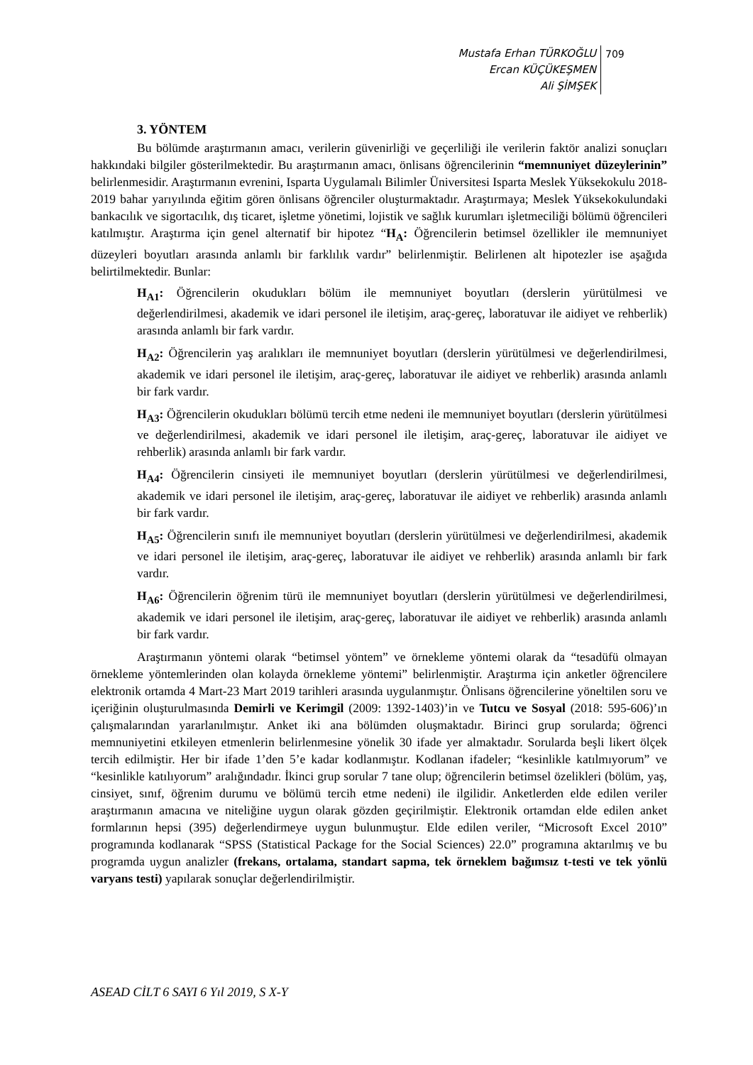Mustafa Erhan TÜRKOĞLU
Ercan KÜÇÜKEŞMEN
Ali ŞİMŞEK
709
3. YÖNTEM
Bu bölümde araştırmanın amacı, verilerin güvenirliği ve geçerliliği ile verilerin faktör analizi sonuçları hakkındaki bilgiler gösterilmektedir. Bu araştırmanın amacı, önlisans öğrencilerinin “memnuniyet düzeylerinin” belirlenmesidir. Araştırmanın evrenini, Isparta Uygulamalı Bilimler Üniversitesi Isparta Meslek Yüksekokulu 2018-2019 bahar yarıyılında eğitim gören önlisans öğrenciler oluşturmaktadır. Araştırmaya; Meslek Yüksekokulundaki bankacılık ve sigortacılık, dış ticaret, işletme yönetimi, lojistik ve sağlık kurumları işletmeciliği bölümü öğrencileri katılmıştır. Araştırma için genel alternatif bir hipotez “H<sub>A</sub>: Öğrencilerin betimsel özellikler ile memnuniyet düzeyleri boyutları arasında anlamlı bir farklılık vardır” belirlenmiştir. Belirlenen alt hipotezler ise aşağıda belirtilmektedir. Bunlar:
H<sub>A1</sub>: Öğrencilerin okudukları bölüm ile memnuniyet boyutları (derslerin yürütülmesi ve değerlendirilmesi, akademik ve idari personel ile iletişim, araç-gereç, laboratuvar ile aidiyet ve rehberlik) arasında anlamlı bir fark vardır.
H<sub>A2</sub>: Öğrencilerin yaş aralıkları ile memnuniyet boyutları (derslerin yürütülmesi ve değerlendirilmesi, akademik ve idari personel ile iletişim, araç-gereç, laboratuvar ile aidiyet ve rehberlik) arasında anlamlı bir fark vardır.
H<sub>A3</sub>: Öğrencilerin okudukları bölümü tercih etme nedeni ile memnuniyet boyutları (derslerin yürütülmesi ve değerlendirilmesi, akademik ve idari personel ile iletişim, araç-gereç, laboratuvar ile aidiyet ve rehberlik) arasında anlamlı bir fark vardır.
H<sub>A4</sub>: Öğrencilerin cinsiyeti ile memnuniyet boyutları (derslerin yürütülmesi ve değerlendirilmesi, akademik ve idari personel ile iletişim, araç-gereç, laboratuvar ile aidiyet ve rehberlik) arasında anlamlı bir fark vardır.
H<sub>A5</sub>: Öğrencilerin sınıfı ile memnuniyet boyutları (derslerin yürütülmesi ve değerlendirilmesi, akademik ve idari personel ile iletişim, araç-gereç, laboratuvar ile aidiyet ve rehberlik) arasında anlamlı bir fark vardır.
H<sub>A6</sub>: Öğrencilerin öğrenim türü ile memnuniyet boyutları (derslerin yürütülmesi ve değerlendirilmesi, akademik ve idari personel ile iletişim, araç-gereç, laboratuvar ile aidiyet ve rehberlik) arasında anlamlı bir fark vardır.
Araştırmanın yöntemi olarak “betimsel yöntem” ve örnekleme yöntemi olarak da “tesadüfü olmayan örnekleme yöntemlerinden olan kolayda örnekleme yöntemi” belirlenmiştir. Araştırma için anketler öğrencilere elektronik ortamda 4 Mart-23 Mart 2019 tarihleri arasında uygulanmıştır. Önlisans öğrencilerine yöneltilen soru ve içeriğinin oluşturulmasında Demirli ve Kerimgil (2009: 1392-1403)’in ve Tutcu ve Sosyal (2018: 595-606)’ın çalışmalarından yararlanılmıştır. Anket iki ana bölümden oluşmaktadır. Birinci grup sorularda; öğrenci memnuniyetini etkileyen etmenlerin belirlenmesine yönelik 30 ifade yer almaktadır. Sorularda beşli likert ölçek tercih edilmiştir. Her bir ifade 1’den 5’e kadar kodlanmıştır. Kodlanan ifadeler; “kesinlikle katılmıyorum” ve “kesinlikle katılıyorum” aralığındadır. İkinci grup sorular 7 tane olup; öğrencilerin betimsel özelikleri (bölüm, yaş, cinsiyet, sınıf, öğrenim durumu ve bölümü tercih etme nedeni) ile ilgilidir. Anketlerden elde edilen veriler araştırmanın amacına ve niteliğine uygun olarak gözden geçirilmiştir. Elektronik ortamdan elde edilen anket formlarının hepsi (395) değerlendirmeye uygun bulunmuştur. Elde edilen veriler, “Microsoft Excel 2010” programında kodlanarak “SPSS (Statistical Package for the Social Sciences) 22.0” programına aktarılmış ve bu programda uygun analizler (frekans, ortalama, standart sapma, tek örneklem bağımsız t-testi ve tek yönlü varyans testi) yapılarak sonuçlar değerlendirilmiştir.
ASEAD CİLT 6 SAYI 6 Yıl 2019, S X-Y